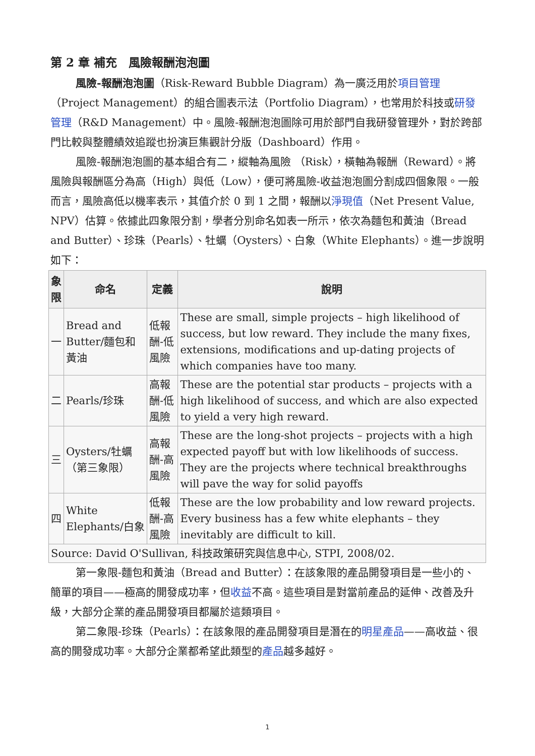第 2 章 補充　風險報酬泡泡圖
風險-報酬泡泡圖（Risk-Reward Bubble Diagram）為一廣泛用於項目管理（Project Management）的組合圖表示法（Portfolio Diagram），也常用於科技或研發管理（R&D Management）中。風險-報酬泡泡圖除可用於部門自我研發管理外，對於跨部門比較與整體績效追蹤也扮演巨集觀計分版（Dashboard）作用。
風險-報酬泡泡圖的基本組合有二，縱軸為風險 （Risk），橫軸為報酬（Reward）。將風險與報酬區分為高（High）與低（Low），便可將風險-收益泡泡圖分割成四個象限。一般而言，風險高低以機率表示，其值介於 0 到 1 之間，報酬以淨現值（Net Present Value, NPV）估算。依據此四象限分割，學者分別命名如表一所示，依次為麵包和黃油（Bread and Butter）、珍珠（Pearls）、牡蠣（Oysters）、白象（White Elephants）。進一步說明如下：
| 象 限 | 命名 | 定義 | 說明 |
| --- | --- | --- | --- |
| 一 | Bread and Butter/麵包和黃油 | 低報酬-低風險 | These are small, simple projects – high likelihood of success, but low reward. They include the many fixes, extensions, modifications and up-dating projects of which companies have too many. |
| 二 | Pearls/珍珠 | 高報酬-低風險 | These are the potential star products – projects with a high likelihood of success, and which are also expected to yield a very high reward. |
| 三 | Oysters/牡蠣（第三象限） | 高報酬-高風險 | These are the long-shot projects – projects with a high expected payoff but with low likelihoods of success. They are the projects where technical breakthroughs will pave the way for solid payoffs |
| 四 | White Elephants/白象 | 低報酬-高風險 | These are the low probability and low reward projects. Every business has a few white elephants – they inevitably are difficult to kill. |
| Source: David O'Sullivan, 科技政策研究與信息中心, STPI, 2008/02. | | | |
第一象限-麵包和黃油（Bread and Butter）：在該象限的產品開發項目是一些小的、簡單的項目——極高的開發成功率，但收益不高。這些項目是對當前產品的延伸、改善及升級，大部分企業的產品開發項目都屬於這類項目。
第二象限-珍珠（Pearls）：在該象限的產品開發項目是潛在的明星產品——高收益、很高的開發成功率。大部分企業都希望此類型的產品越多越好。
1